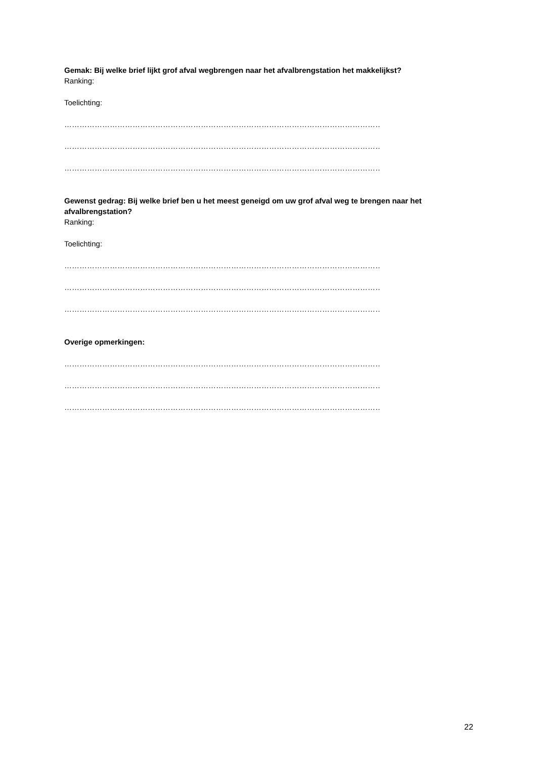Gemak: Bij welke brief lijkt grof afval wegbrengen naar het afvalbrengstation het makkelijkst?
Ranking:
Toelichting:
……………………………………………………………………………………………………………………….
……………………………………………………………………………………………………………………….
……………………………………………………………………………………………………………………….
Gewenst gedrag: Bij welke brief ben u het meest geneigd om uw grof afval weg te brengen naar het afvalbrengstation?
Ranking:
Toelichting:
……………………………………………………………………………………………………………………….
……………………………………………………………………………………………………………………….
……………………………………………………………………………………………………………………….
Overige opmerkingen:
……………………………………………………………………………………………………………………….
……………………………………………………………………………………………………………………….
……………………………………………………………………………………………………………………….
22